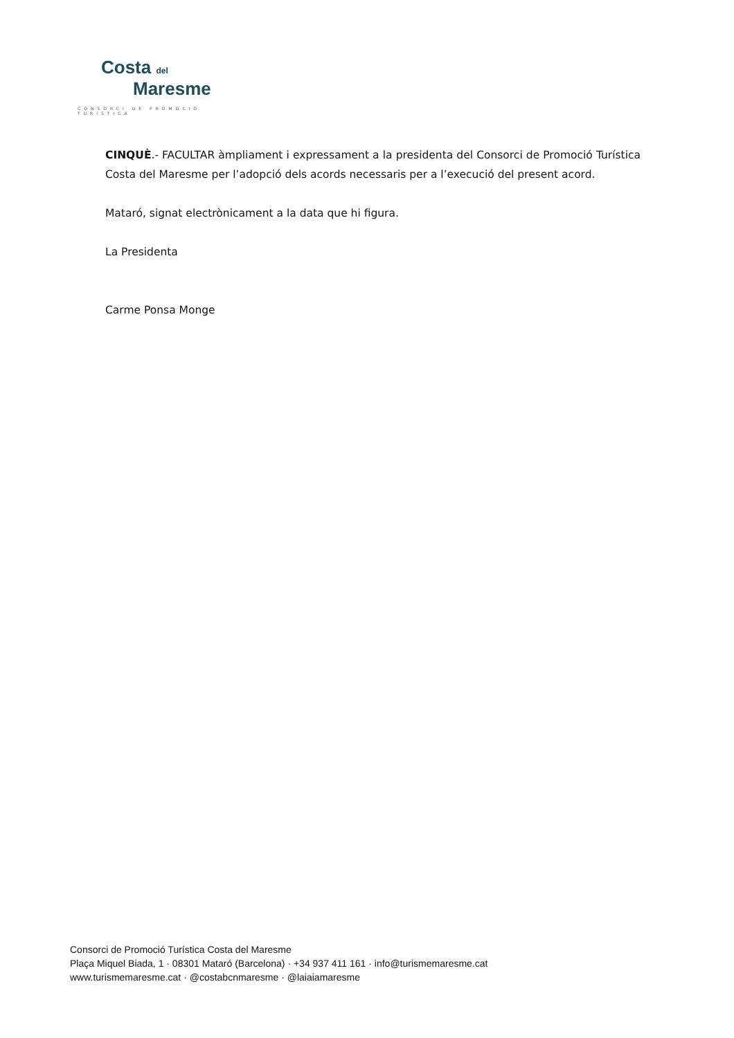Costa del
Maresme
CONSORCI DE PROMOCIÓ TURÍSTICA
CINQUÈ.- FACULTAR àmpliament i expressament a la presidenta del Consorci de Promoció Turística Costa del Maresme per l’adopció dels acords necessaris per a l’execució del present acord.
Mataró, signat electrònicament a la data que hi figura.
La Presidenta
Carme Ponsa Monge
Consorci de Promoció Turística Costa del Maresme
Plaça Miquel Biada, 1 · 08301 Mataró (Barcelona) · +34 937 411 161 · info@turismemaresme.cat
www.turismemaresme.cat · @costabcnmaresme · @laiaiamaresme